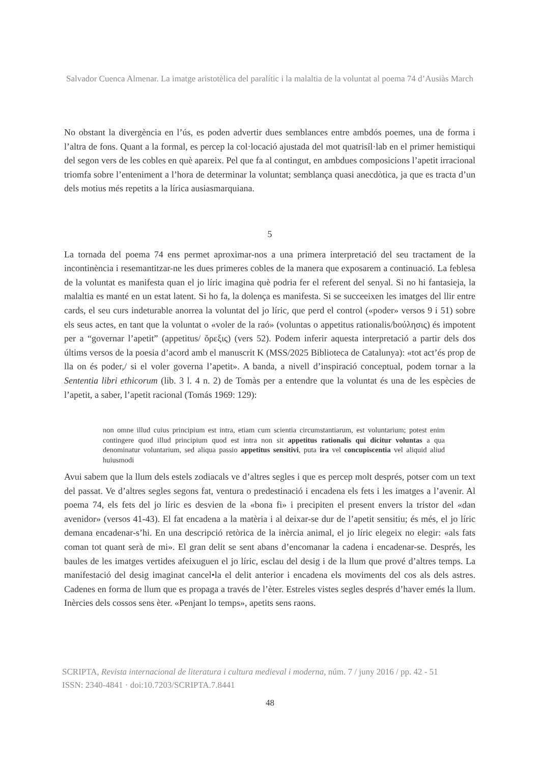Salvador Cuenca Almenar. La imatge aristotèlica del paralític i la malaltia de la voluntat al poema 74 d’Ausiàs March
No obstant la divergència en l’ús, es poden advertir dues semblances entre ambdós poemes, una de forma i l’altra de fons. Quant a la formal, es percep la col·locació ajustada del mot quatrisíl·lab en el primer hemistiqui del segon vers de les cobles en què apareix. Pel que fa al contingut, en ambdues composicions l’apetit irracional triomfa sobre l’enteniment a l’hora de determinar la voluntat; semblança quasi anecdòtica, ja que es tracta d’un dels motius més repetits a la lírica ausiasmarquiana.
5
La tornada del poema 74 ens permet aproximar-nos a una primera interpretació del seu tractament de la incontinència i resemantitzar-ne les dues primeres cobles de la manera que exposarem a continuació. La feblesa de la voluntat es manifesta quan el jo líric imagina què podria fer el referent del senyal. Si no hi fantasieja, la malaltia es manté en un estat latent. Si ho fa, la dolença es manifesta. Si se succeeixen les imatges del llir entre cards, el seu curs indeturable anorrea la voluntat del jo líric, que perd el control («poder» versos 9 i 51) sobre els seus actes, en tant que la voluntat o «voler de la raó» (voluntas o appetitus rationalis/bούλησις) és impotent per a “governar l’apetit” (appetitus/ ὄρεξις) (vers 52). Podem inferir aquesta interpretació a partir dels dos últims versos de la poesia d’acord amb el manuscrit K (MSS/2025 Biblioteca de Catalunya): «tot act’és prop de lla on és poder,/ si el voler governa l’apetit». A banda, a nivell d’inspiració conceptual, podem tornar a la Sententia libri ethicorum (lib. 3 l. 4 n. 2) de Tomàs per a entendre que la voluntat és una de les espècies de l’apetit, a saber, l’apetit racional (Tomás 1969: 129):
non omne illud cuius principium est intra, etiam cum scientia circumstantiarum, est voluntarium; potest enim contingere quod illud principium quod est intra non sit appetitus rationalis qui dicitur voluntas a qua denominatur voluntarium, sed aliqua passio appetitus sensitivi, puta ira vel concupiscentia vel aliquid aliud huiusmodi
Avui sabem que la llum dels estels zodiacals ve d’altres segles i que es percep molt després, potser com un text del passat. Ve d’altres segles segons fat, ventura o predestinació i encadena els fets i les imatges a l’avenir. Al poema 74, els fets del jo líric es desvien de la «bona fi» i precipiten el present envers la tristor del «dan avenidor» (versos 41-43). El fat encadena a la matèria i al deixar-se dur de l’apetit sensitiu; és més, el jo líric demana encadenar-s’hi. En una descripció retòrica de la inèrcia animal, el jo líric elegeix no elegir: «als fats coman tot quant serà de mi». El gran delit se sent abans d’encomanar la cadena i encadenar-se. Després, les baules de les imatges vertides afeixuguen el jo líric, esclau del desig i de la llum que prové d’altres temps. La manifestació del desig imaginat cancel•la el delit anterior i encadena els moviments del cos als dels astres. Cadenes en forma de llum que es propaga a través de l’èter. Estreles vistes segles després d’haver emés la llum. Inèrcies dels cossos sens èter. «Penjant lo temps», apetits sens raons.
SCRIPTA, Revista internacional de literatura i cultura medieval i moderna, núm. 7 / juny 2016 / pp. 42 - 51
ISSN: 2340-4841 · doi:10.7203/SCRIPTA.7.8441
48